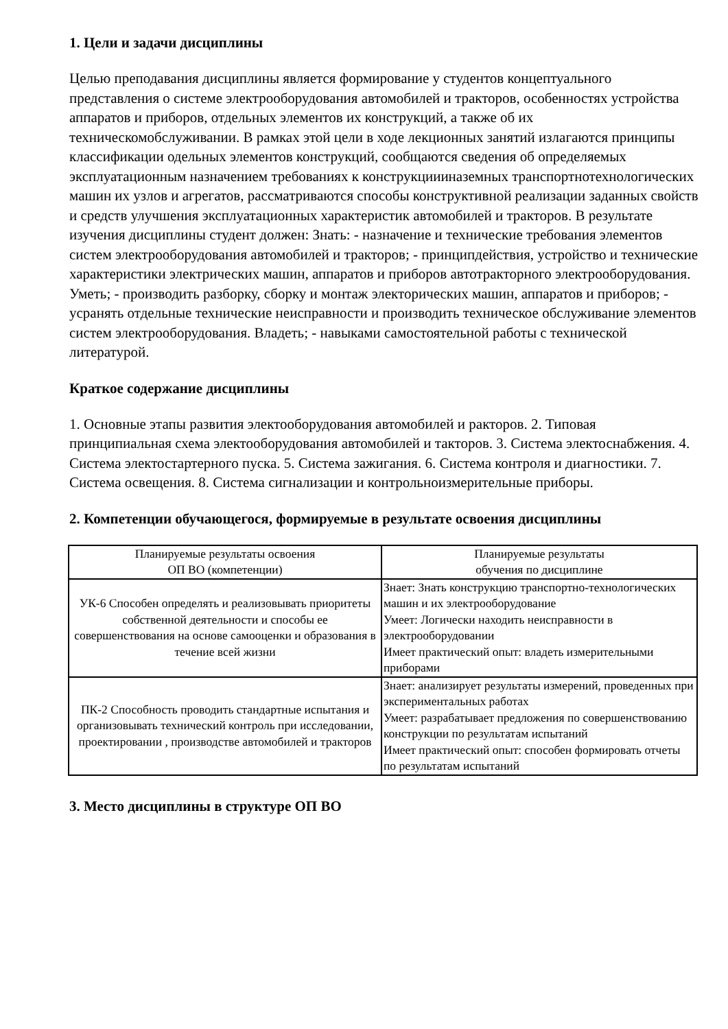1. Цели и задачи дисциплины
Целью преподавания дисциплины является формирование у студентов концептуального представления о системе электрооборудования автомобилей и тракторов, особенностях устройства аппаратов и приборов, отдельных элементов их конструкций, а также об их техническомобслуживании. В рамках этой цели в ходе лекционных занятий излагаются принципы классификации одельных элементов конструкций, сообщаются сведения об определяемых эксплуатационным назначением требованиях к конструкциииназемных транспортнотехнологических машин их узлов и агрегатов, рассматриваются способы конструктивной реализации заданных свойств и средств улучшения эксплуатационных характеристик автомобилей и тракторов. В результате изучения дисциплины студент должен: Знать: - назначение и технические требования элементов систем электрооборудования автомобилей и тракторов; - принципдействия, устройство и технические характеристики электрических машин, аппаратов и приборов автотракторного электрооборудования. Уметь; - производить разборку, сборку и монтаж электорических машин, аппаратов и приборов; - усранять отдельные технические неисправности и производить техническое обслуживание элементов систем электрооборудования. Владеть; - навыками самостоятельной работы с технической литературой.
Краткое содержание дисциплины
1. Основные этапы развития электооборудования автомобилей и ракторов. 2. Типовая принципиальная схема электооборудования автомобилей и такторов. 3. Система электоснабжения. 4. Система электостартерного пуска. 5. Система зажигания. 6. Система контроля и диагностики. 7. Система освещения. 8. Система сигнализации и контрольноизмерительные приборы.
2. Компетенции обучающегося, формируемые в результате освоения дисциплины
| Планируемые результаты освоения ОП ВО (компетенции) | Планируемые результаты обучения по дисциплине |
| --- | --- |
| УК-6 Способен определять и реализовывать приоритеты собственной деятельности и способы ее совершенствования на основе самооценки и образования в течение всей жизни | Знает: Знать конструкцию транспортно-технологических машин и их электрооборудование Умеет: Логически находить неисправности в электрооборудовании Имеет практический опыт: владеть измерительными приборами |
| ПК-2 Способность проводить стандартные испытания и организовывать технический контроль при исследовании, проектировании , производстве автомобилей и тракторов | Знает: анализирует результаты измерений, проведенных при экспериментальных работах Умеет: разрабатывает предложения по совершенствованию конструкции по результатам испытаний Имеет практический опыт: способен формировать отчеты по результатам испытаний |
3. Место дисциплины в структуре ОП ВО